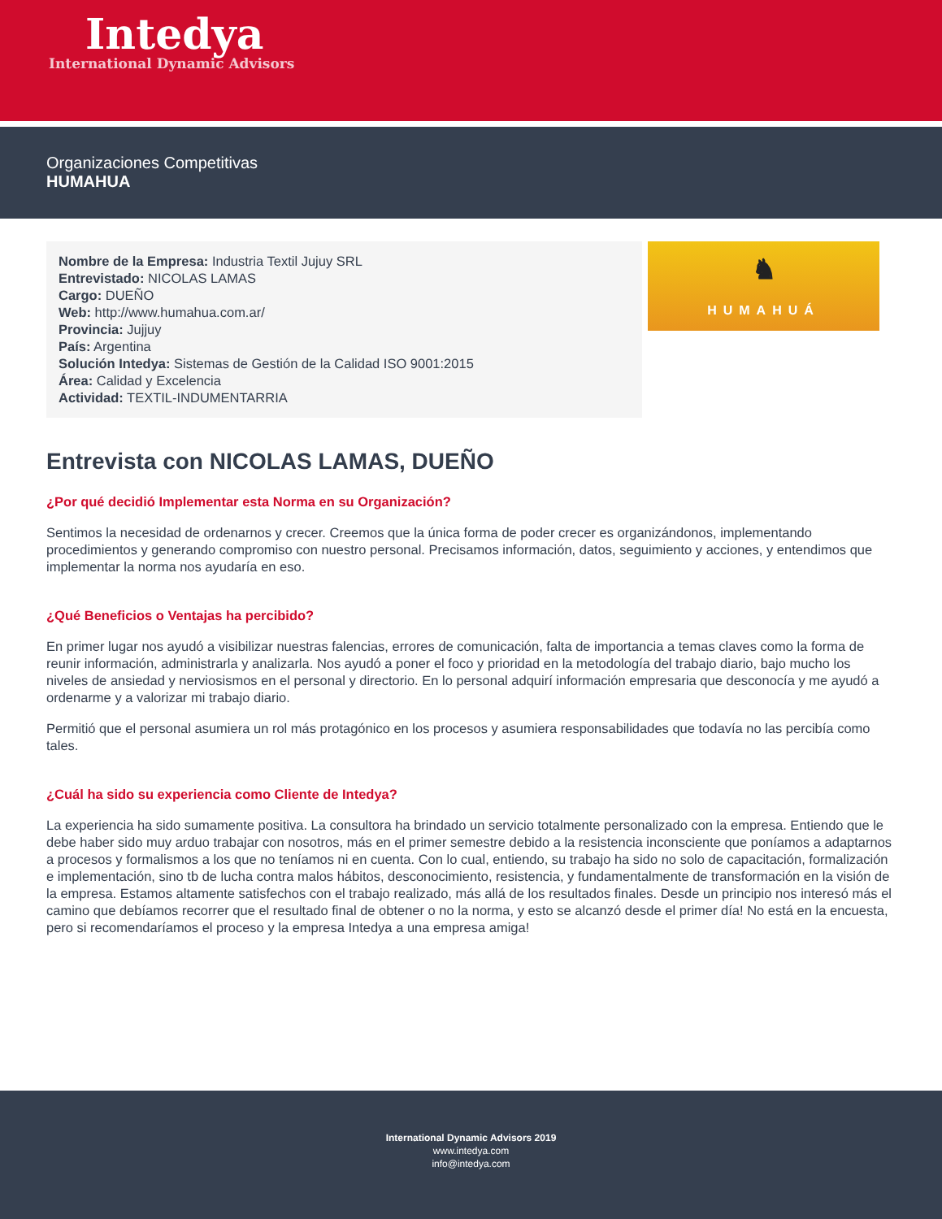Intedya
International Dynamic Advisors
Organizaciones Competitivas
HUMAHUA
Nombre de la Empresa: Industria Textil Jujuy SRL
Entrevistado: NICOLAS LAMAS
Cargo: DUEÑO
Web: http://www.humahua.com.ar/
Provincia: Jujjuy
País: Argentina
Solución Intedya: Sistemas de Gestión de la Calidad ISO 9001:2015
Área: Calidad y Excelencia
Actividad: TEXTIL-INDUMENTARRIA
♞
HUMAHUÁ
Entrevista con NICOLAS LAMAS, DUEÑO
¿Por qué decidió Implementar esta Norma en su Organización?
Sentimos la necesidad de ordenarnos y crecer. Creemos que la única forma de poder crecer es organizándonos, implementando procedimientos y generando compromiso con nuestro personal. Precisamos información, datos, seguimiento y acciones, y entendimos que implementar la norma nos ayudaría en eso.
¿Qué Beneficios o Ventajas ha percibido?
En primer lugar nos ayudó a visibilizar nuestras falencias, errores de comunicación, falta de importancia a temas claves como la forma de reunir información, administrarla y analizarla. Nos ayudó a poner el foco y prioridad en la metodología del trabajo diario, bajo mucho los niveles de ansiedad y nerviosismos en el personal y directorio. En lo personal adquirí información empresaria que desconocía y me ayudó a ordenarme y a valorizar mi trabajo diario.
Permitió que el personal asumiera un rol más protagónico en los procesos y asumiera responsabilidades que todavía no las percibía como tales.
¿Cuál ha sido su experiencia como Cliente de Intedya?
La experiencia ha sido sumamente positiva. La consultora ha brindado un servicio totalmente personalizado con la empresa. Entiendo que le debe haber sido muy arduo trabajar con nosotros, más en el primer semestre debido a la resistencia inconsciente que poníamos a adaptarnos a procesos y formalismos a los que no teníamos ni en cuenta. Con lo cual, entiendo, su trabajo ha sido no solo de capacitación, formalización e implementación, sino tb de lucha contra malos hábitos, desconocimiento, resistencia, y fundamentalmente de transformación en la visión de la empresa. Estamos altamente satisfechos con el trabajo realizado, más allá de los resultados finales. Desde un principio nos interesó más el camino que debíamos recorrer que el resultado final de obtener o no la norma, y esto se alcanzó desde el primer día! No está en la encuesta, pero si recomendaríamos el proceso y la empresa Intedya a una empresa amiga!
International Dynamic Advisors 2019
www.intedya.com
info@intedya.com